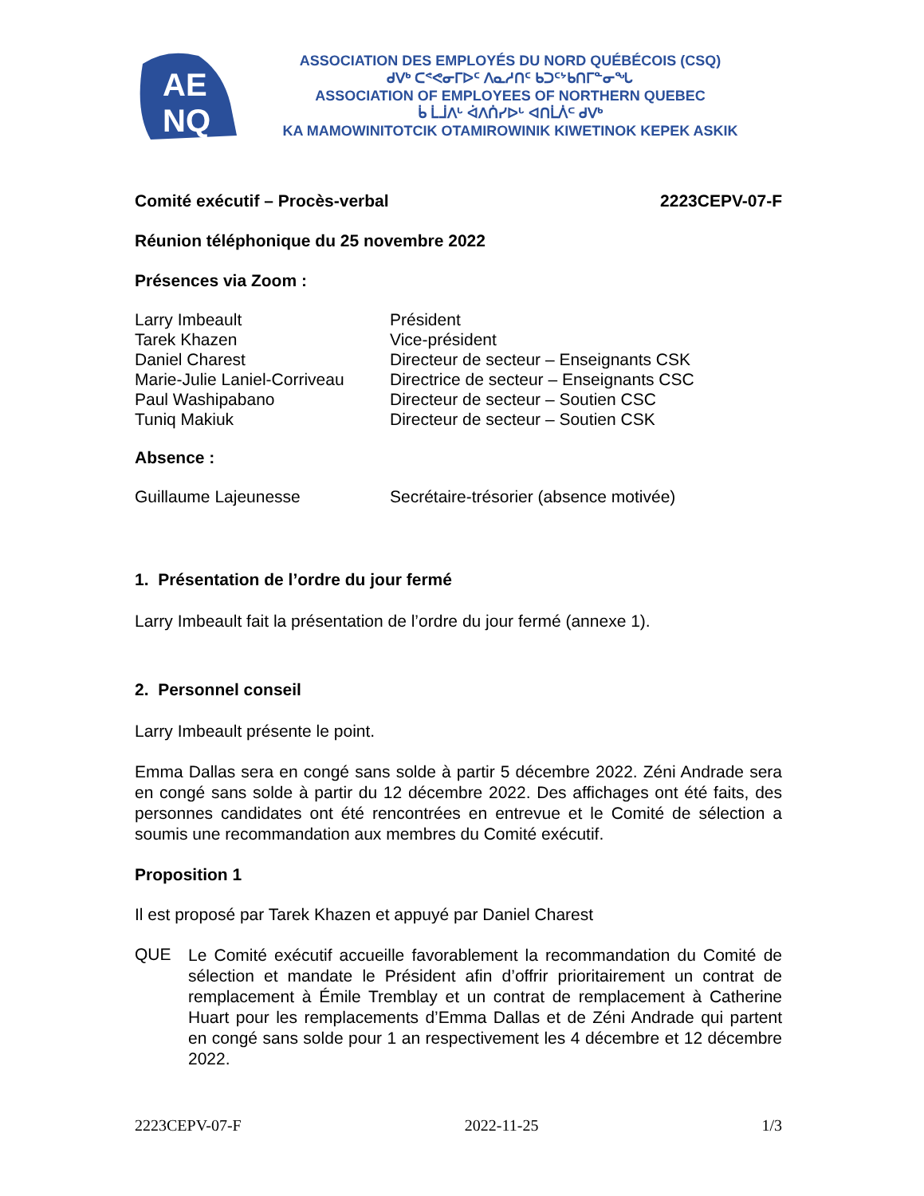AE
NQ
ASSOCIATION DES EMPLOYÉS DU NORD QUÉBÉCOIS (CSQ)
ᑯᐯᒃ ᑕᕝᕙᓂᒥᐅᑦ ᐱᓇᓱᑎᑦ ᑲᑐᑦᔾᑲᑎᒥᓐᓂᖓ
ASSOCIATION OF EMPLOYEES OF NORTHERN QUEBEC
ᑳ ᒫᒨᐱᒡ ᐋᐱᑏᓯᐅᒡ ᐊᑎᒫᐲᒼ ᑯᐯᒃ
KA MAMOWINITOTCIK OTAMIROWINIK KIWETINOK KEPEK ASKIK
Comité exécutif – Procès-verbal 2223CEPV-07-F
Réunion téléphonique du 25 novembre 2022
Présences via Zoom :
| Larry Imbeault | Président |
| Tarek Khazen | Vice-président |
| Daniel Charest | Directeur de secteur – Enseignants CSK |
| Marie-Julie Laniel-Corriveau | Directrice de secteur – Enseignants CSC |
| Paul Washipabano | Directeur de secteur – Soutien CSC |
| Tuniq Makiuk | Directeur de secteur – Soutien CSK |
Absence :
| Guillaume Lajeunesse | Secrétaire-trésorier (absence motivée) |
1. Présentation de l’ordre du jour fermé
Larry Imbeault fait la présentation de l’ordre du jour fermé (annexe 1).
2. Personnel conseil
Larry Imbeault présente le point.
Emma Dallas sera en congé sans solde à partir 5 décembre 2022. Zéni Andrade sera en congé sans solde à partir du 12 décembre 2022. Des affichages ont été faits, des personnes candidates ont été rencontrées en entrevue et le Comité de sélection a soumis une recommandation aux membres du Comité exécutif.
Proposition 1
Il est proposé par Tarek Khazen et appuyé par Daniel Charest
QUE
Le Comité exécutif accueille favorablement la recommandation du Comité de sélection et mandate le Président afin d’offrir prioritairement un contrat de remplacement à Émile Tremblay et un contrat de remplacement à Catherine Huart pour les remplacements d’Emma Dallas et de Zéni Andrade qui partent en congé sans solde pour 1 an respectivement les 4 décembre et 12 décembre 2022.
2223CEPV-07-F 2022-11-25 1/3